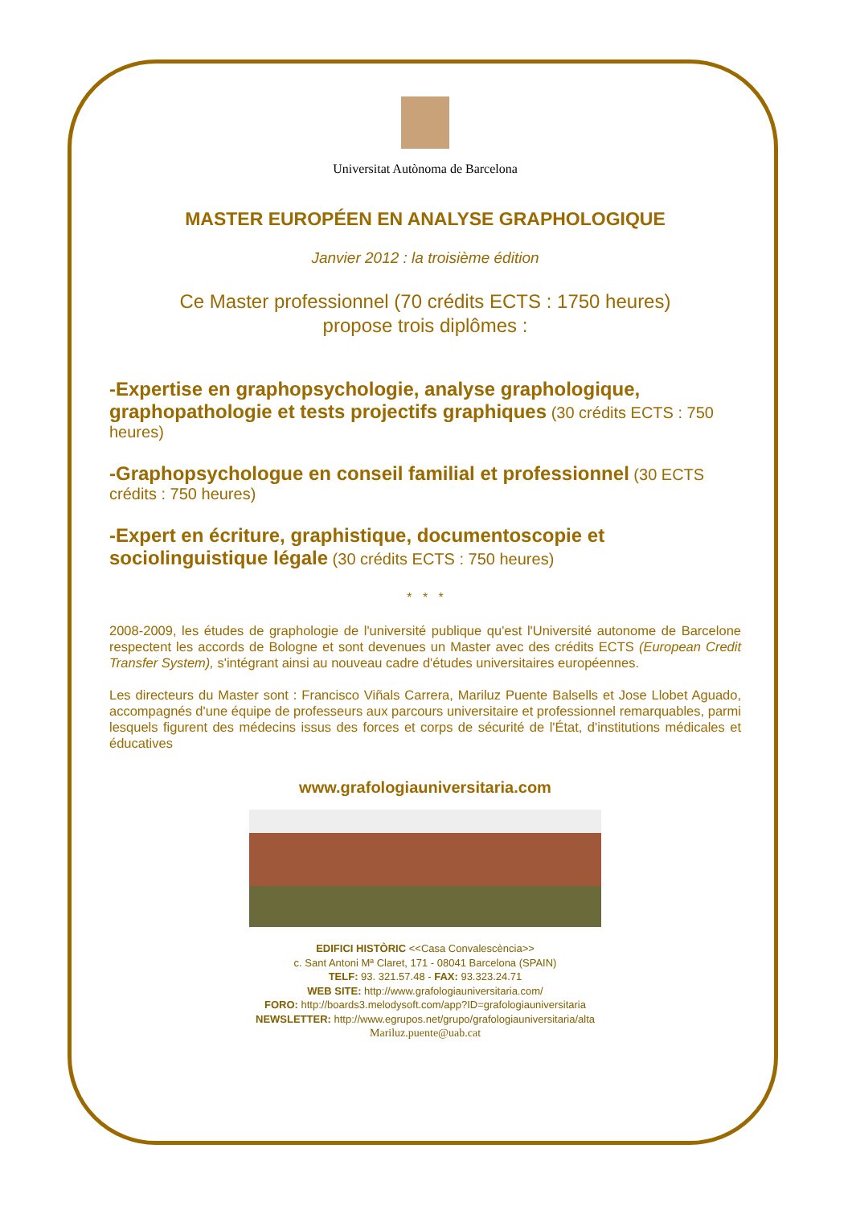Universitat Autònoma de Barcelona
MASTER EUROPÉEN EN ANALYSE GRAPHOLOGIQUE
Janvier 2012 : la troisième édition
Ce Master professionnel (70 crédits ECTS : 1750 heures)
propose trois diplômes :
-Expertise en graphopsychologie, analyse graphologique, graphopathologie et tests projectifs graphiques (30 crédits ECTS : 750 heures)
-Graphopsychologue en conseil familial et professionnel (30 ECTS crédits : 750 heures)
-Expert en écriture, graphistique, documentoscopie et sociolinguistique légale (30 crédits ECTS : 750 heures)
* * *
2008-2009, les études de graphologie de l'université publique qu'est l'Université autonome de Barcelone respectent les accords de Bologne et sont devenues un Master avec des crédits ECTS (European Credit Transfer System), s'intégrant ainsi au nouveau cadre d'études universitaires européennes.
Les directeurs du Master sont : Francisco Viñals Carrera, Mariluz Puente Balsells et Jose Llobet Aguado, accompagnés d'une équipe de professeurs aux parcours universitaire et professionnel remarquables, parmi lesquels figurent des médecins issus des forces et corps de sécurité de l'État, d'institutions médicales et éducatives
www.grafologiauniversitaria.com
EDIFICI HISTÒRIC <<Casa Convalescència>>
c. Sant Antoni Mª Claret, 171 - 08041 Barcelona (SPAIN)
TELF: 93. 321.57.48 - FAX: 93.323.24.71
WEB SITE: http://www.grafologiauniversitaria.com/
FORO: http://boards3.melodysoft.com/app?ID=grafologiauniversitaria
NEWSLETTER: http://www.egrupos.net/grupo/grafologiauniversitaria/alta
Mariluz.puente@uab.cat